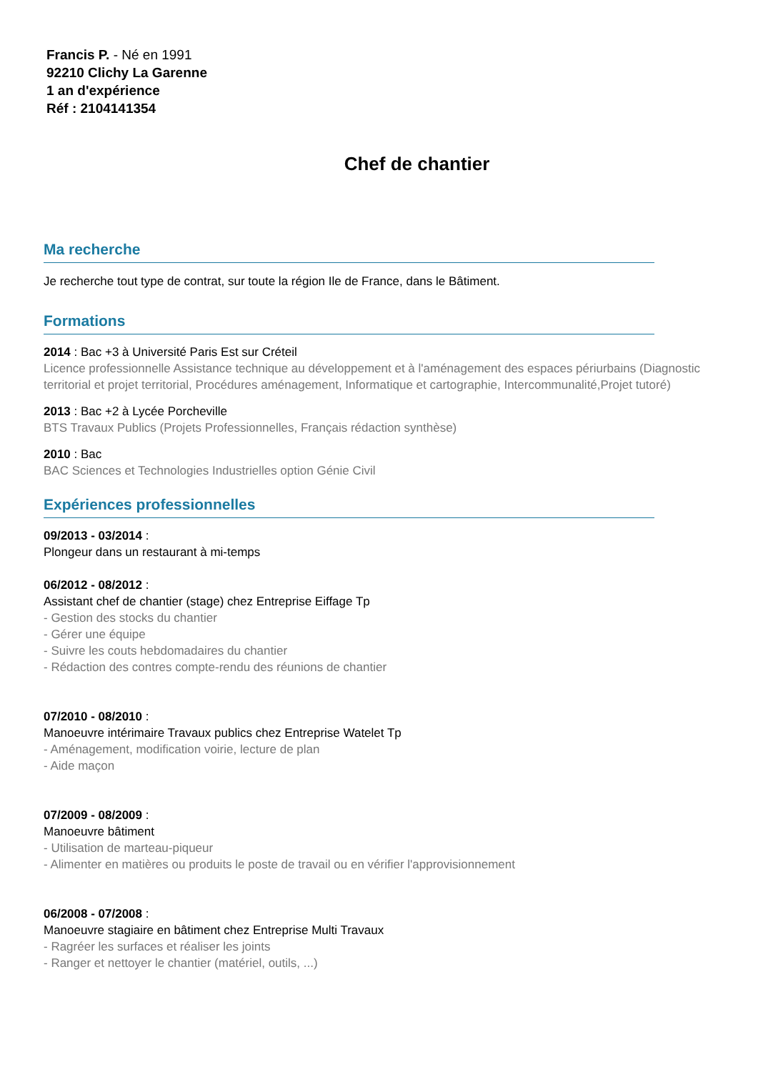Francis P. - Né en 1991
92210 Clichy La Garenne
1 an d'expérience
Réf : 2104141354
Chef de chantier
Ma recherche
Je recherche tout type de contrat, sur toute la région Ile de France, dans le Bâtiment.
Formations
2014 : Bac +3 à Université Paris Est sur Créteil
Licence professionnelle Assistance technique au développement et à l'aménagement des espaces périurbains (Diagnostic territorial et projet territorial, Procédures aménagement, Informatique et cartographie, Intercommunalité,Projet tutoré)
2013 : Bac +2 à Lycée Porcheville
BTS Travaux Publics (Projets Professionnelles, Français rédaction synthèse)
2010 : Bac
BAC Sciences et Technologies Industrielles option Génie Civil
Expériences professionnelles
09/2013 - 03/2014 :
Plongeur dans un restaurant à mi-temps
06/2012 - 08/2012 :
Assistant chef de chantier (stage) chez Entreprise Eiffage Tp
- Gestion des stocks du chantier
- Gérer une équipe
- Suivre les couts hebdomadaires du chantier
- Rédaction des contres compte-rendu des réunions de chantier
07/2010 - 08/2010 :
Manoeuvre intérimaire Travaux publics chez Entreprise Watelet Tp
- Aménagement, modification voirie, lecture de plan
- Aide maçon
07/2009 - 08/2009 :
Manoeuvre bâtiment
- Utilisation de marteau-piqueur
- Alimenter en matières ou produits le poste de travail ou en vérifier l'approvisionnement
06/2008 - 07/2008 :
Manoeuvre stagiaire en bâtiment chez Entreprise Multi Travaux
- Ragréer les surfaces et réaliser les joints
- Ranger et nettoyer le chantier (matériel, outils, ...)